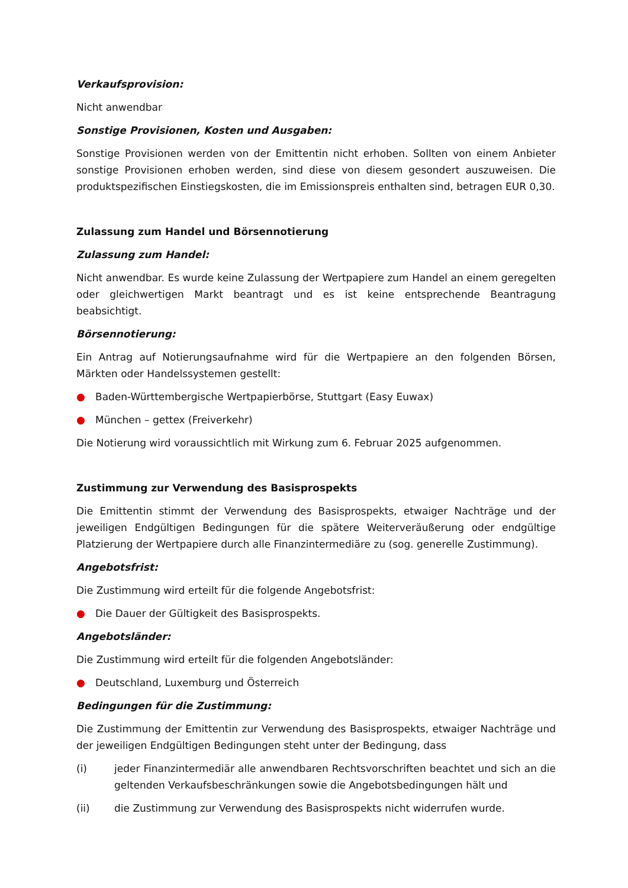Verkaufsprovision:
Nicht anwendbar
Sonstige Provisionen, Kosten und Ausgaben:
Sonstige Provisionen werden von der Emittentin nicht erhoben. Sollten von einem Anbieter sonstige Provisionen erhoben werden, sind diese von diesem gesondert auszuweisen. Die produktspezifischen Einstiegskosten, die im Emissionspreis enthalten sind, betragen EUR 0,30.
Zulassung zum Handel und Börsennotierung
Zulassung zum Handel:
Nicht anwendbar. Es wurde keine Zulassung der Wertpapiere zum Handel an einem geregelten oder gleichwertigen Markt beantragt und es ist keine entsprechende Beantragung beabsichtigt.
Börsennotierung:
Ein Antrag auf Notierungsaufnahme wird für die Wertpapiere an den folgenden Börsen, Märkten oder Handelssystemen gestellt:
● Baden-Württembergische Wertpapierbörse, Stuttgart (Easy Euwax)
● München – gettex (Freiverkehr)
Die Notierung wird voraussichtlich mit Wirkung zum 6. Februar 2025 aufgenommen.
Zustimmung zur Verwendung des Basisprospekts
Die Emittentin stimmt der Verwendung des Basisprospekts, etwaiger Nachträge und der jeweiligen Endgültigen Bedingungen für die spätere Weiterveräußerung oder endgültige Platzierung der Wertpapiere durch alle Finanzintermediäre zu (sog. generelle Zustimmung).
Angebotsfrist:
Die Zustimmung wird erteilt für die folgende Angebotsfrist:
● Die Dauer der Gültigkeit des Basisprospekts.
Angebotsländer:
Die Zustimmung wird erteilt für die folgenden Angebotsländer:
● Deutschland, Luxemburg und Österreich
Bedingungen für die Zustimmung:
Die Zustimmung der Emittentin zur Verwendung des Basisprospekts, etwaiger Nachträge und der jeweiligen Endgültigen Bedingungen steht unter der Bedingung, dass
(i) jeder Finanzintermediär alle anwendbaren Rechtsvorschriften beachtet und sich an die geltenden Verkaufsbeschränkungen sowie die Angebotsbedingungen hält und
(ii) die Zustimmung zur Verwendung des Basisprospekts nicht widerrufen wurde.